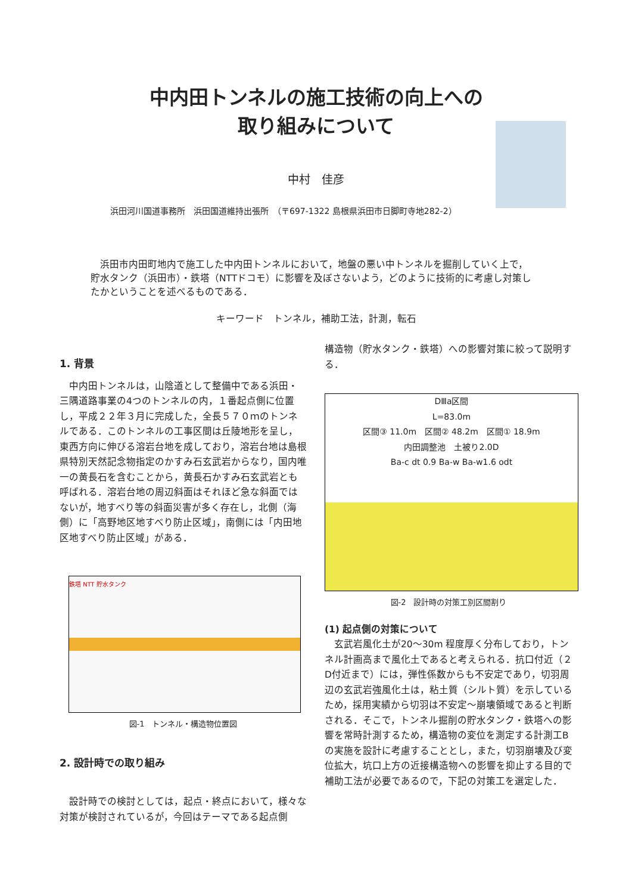中内田トンネルの施工技術の向上への
取り組みについて
中村　佳彦
浜田河川国道事務所　浜田国道維持出張所　（〒697-1322 島根県浜田市日脚町寺地282-2）
　浜田市内田町地内で施工した中内田トンネルにおいて，地盤の悪い中トンネルを掘削していく上で，貯水タンク（浜田市）・鉄塔（NTTドコモ）に影響を及ぼさないよう，どのように技術的に考慮し対策したかということを述べるものである．
キーワード　トンネル，補助工法，計測，転石
1. 背景
　中内田トンネルは，山陰道として整備中である浜田・三隅道路事業の4つのトンネルの内，１番起点側に位置し，平成２２年３月に完成した，全長５７０ｍのトンネルである．このトンネルの工事区間は丘陵地形を呈し，東西方向に伸びる溶岩台地を成しており，溶岩台地は島根県特別天然記念物指定のかすみ石玄武岩からなり，国内唯一の黄長石を含むことから，黄長石かすみ石玄武岩とも呼ばれる．溶岩台地の周辺斜面はそれほど急な斜面ではないが，地すべり等の斜面災害が多く存在し，北側（海側）に「高野地区地すべり防止区域」，南側には「内田地区地すべり防止区域」がある．
鉄塔 NTT 貯水タンク
図-1　トンネル・構造物位置図
2. 設計時での取り組み
　設計時での検討としては，起点・終点において，様々な対策が検討されているが，今回はテーマである起点側
構造物（貯水タンク・鉄塔）への影響対策に絞って説明する．
DⅢa区間
L=83.0m
区間③ 11.0m　区間② 48.2m　区間① 18.9m
内田調整池　土被り2.0D
Ba-c dt 0.9 Ba-w Ba-w1.6 odt
図-2　設計時の対策工別区間割り
(1) 起点側の対策について
　玄武岩風化土が20～30m 程度厚く分布しており，トンネル計画高まで風化土であると考えられる．抗口付近（２D付近まで）には，弾性係数からも不安定であり，切羽周辺の玄武岩強風化土は，粘土質（シルト質）を示しているため，採用実績から切羽は不安定～崩壊領域であると判断される．そこで，トンネル掘削の貯水タンク・鉄塔への影響を常時計測するため，構造物の変位を測定する計測工Bの実施を設計に考慮することとし，また，切羽崩壊及び変位拡大，坑口上方の近接構造物への影響を抑止する目的で補助工法が必要であるので，下記の対策工を選定した．